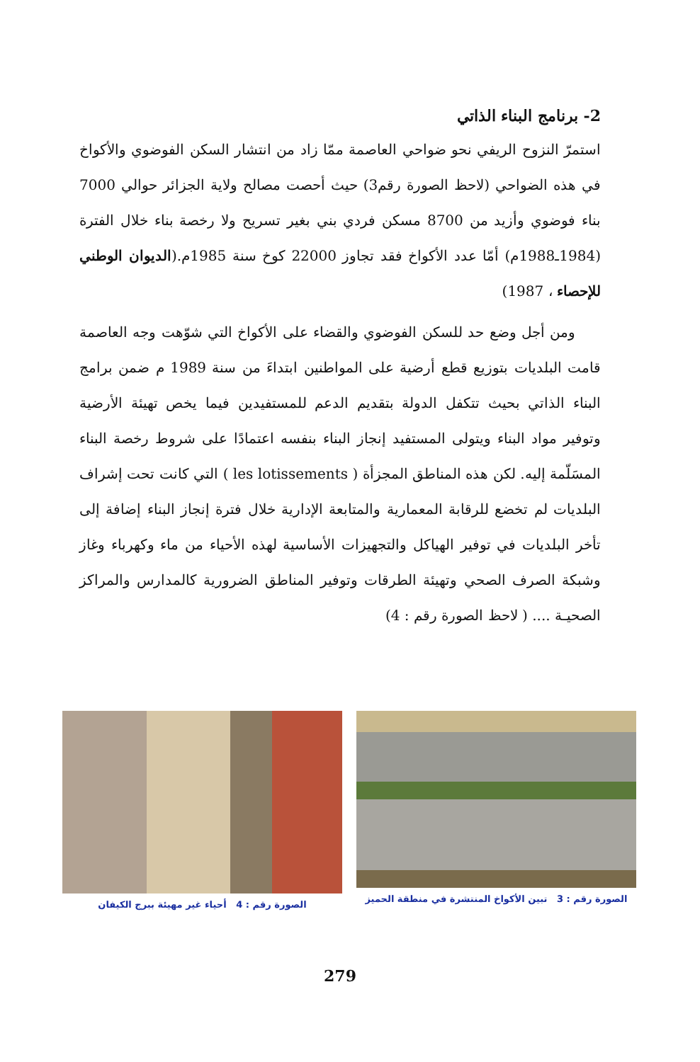2- برنامج البناء الذاتي
استمرّ النزوح الريفي نحو ضواحي العاصمة ممّا زاد من انتشار السكن الفوضوي والأكواخ في هذه الضواحي (لاحظ الصورة رقم3) حيث أحصت مصالح ولاية الجزائر حوالي 7000 بناء فوضوي وأزيد من 8700 مسكن فردي بني بغير تسريح ولا رخصة بناء خلال الفترة (1984ـ1988م) أمّا عدد الأكواخ فقد تجاوز 22000 كوخ سنة 1985م.(الديوان الوطني للإحصاء ، 1987)
ومن أجل وضع حد للسكن الفوضوي والقضاء على الأكواخ التي شوّهت وجه العاصمة قامت البلديات بتوزيع قطع أرضية على المواطنين ابتداءَ من سنة 1989 م ضمن برامج البناء الذاتي بحيث تتكفل الدولة بتقديم الدعم للمستفيدين فيما يخص تهيئة الأرضية وتوفير مواد البناء ويتولى المستفيد إنجاز البناء بنفسه اعتمادًا على شروط رخصة البناء المسَلّمة إليه. لكن هذه المناطق المجزأة ( les lotissements ) التي كانت تحت إشراف البلديات لم تخضع للرقابة المعمارية والمتابعة الإدارية خلال فترة إنجاز البناء إضافة إلى تأخر البلديات في توفير الهياكل والتجهيزات الأساسية لهذه الأحياء من ماء وكهرباء وغاز وشبكة الصرف الصحي وتهيئة الطرقات وتوفير المناطق الضرورية كالمدارس والمراكز الصحيـة .... ( لاحظ الصورة رقم : 4)
الصورة رقم : 3 تبين الأكواخ المنتشرة في منطقة الحميز
الصورة رقم : 4 أحياء غير مهيئة ببرج الكيفان
279